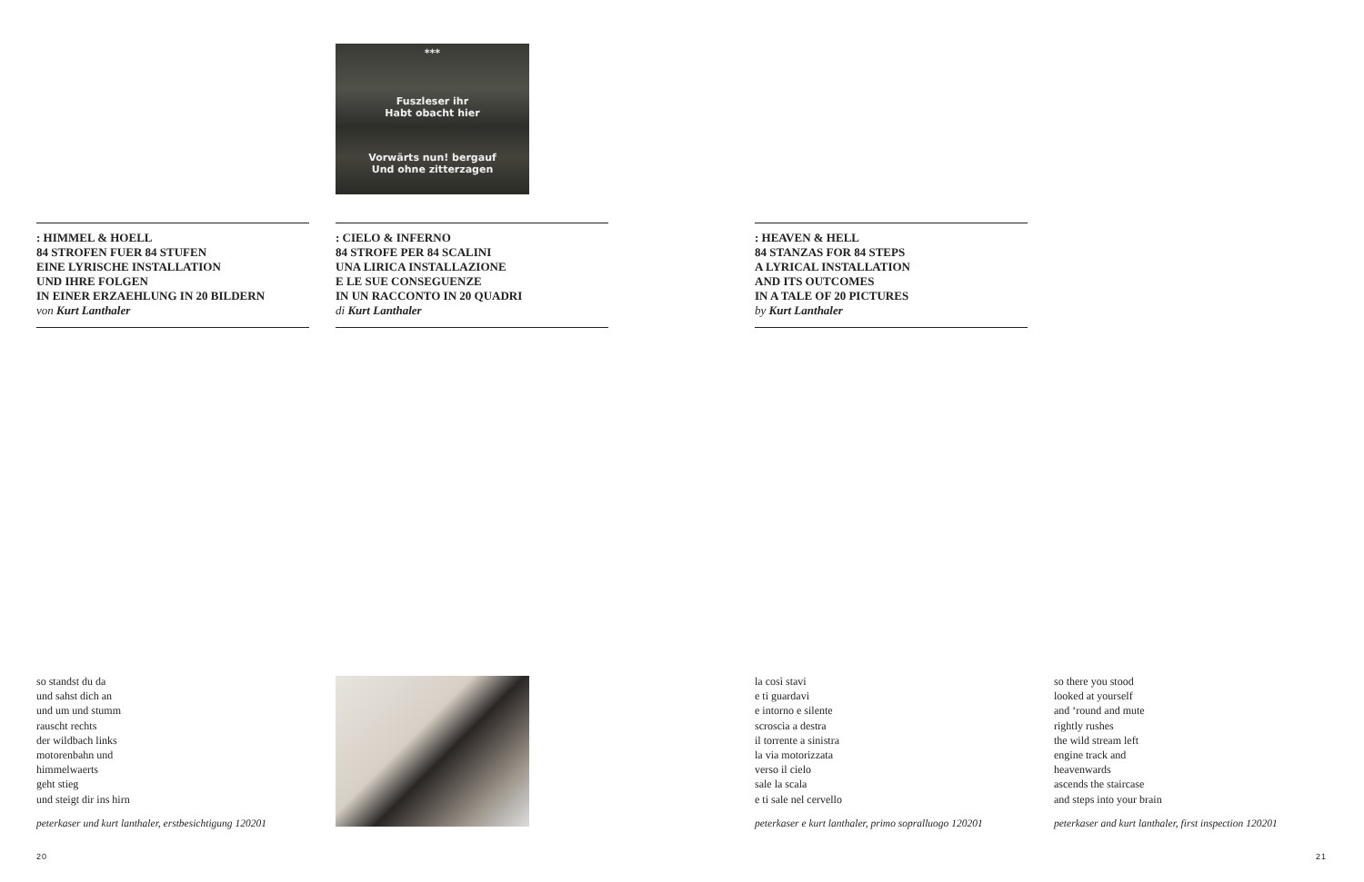***
Fuszleser ihr
Habt obacht hier
Vorwärts nun! bergauf
Und ohne zitterzagen
: HIMMEL & HOELL
84 STROFEN FUER 84 STUFEN
EINE LYRISCHE INSTALLATION
UND IHRE FOLGEN
IN EINER ERZAEHLUNG IN 20 BILDERN
von Kurt Lanthaler
: CIELO & INFERNO
84 STROFE PER 84 SCALINI
UNA LIRICA INSTALLAZIONE
E LE SUE CONSEGUENZE
IN UN RACCONTO IN 20 QUADRI
di Kurt Lanthaler
: HEAVEN & HELL
84 STANZAS FOR 84 STEPS
A LYRICAL INSTALLATION
AND ITS OUTCOMES
IN A TALE OF 20 PICTURES
by Kurt Lanthaler
so standst du da
und sahst dich an
und um und stumm
rauscht rechts
der wildbach links
motorenbahn und
himmelwaerts
geht stieg
und steigt dir ins hirn
peterkaser und kurt lanthaler, erstbesichtigung 120201
la così stavi
e ti guardavi
e intorno e silente
scroscia a destra
il torrente a sinistra
la via motorizzata
verso il cielo
sale la scala
e ti sale nel cervello
peterkaser e kurt lanthaler, primo sopralluogo 120201
so there you stood
looked at yourself
and ‘round and mute
rightly rushes
the wild stream left
engine track and
heavenwards
ascends the staircase
and steps into your brain
peterkaser and kurt lanthaler, first inspection 120201
20 21